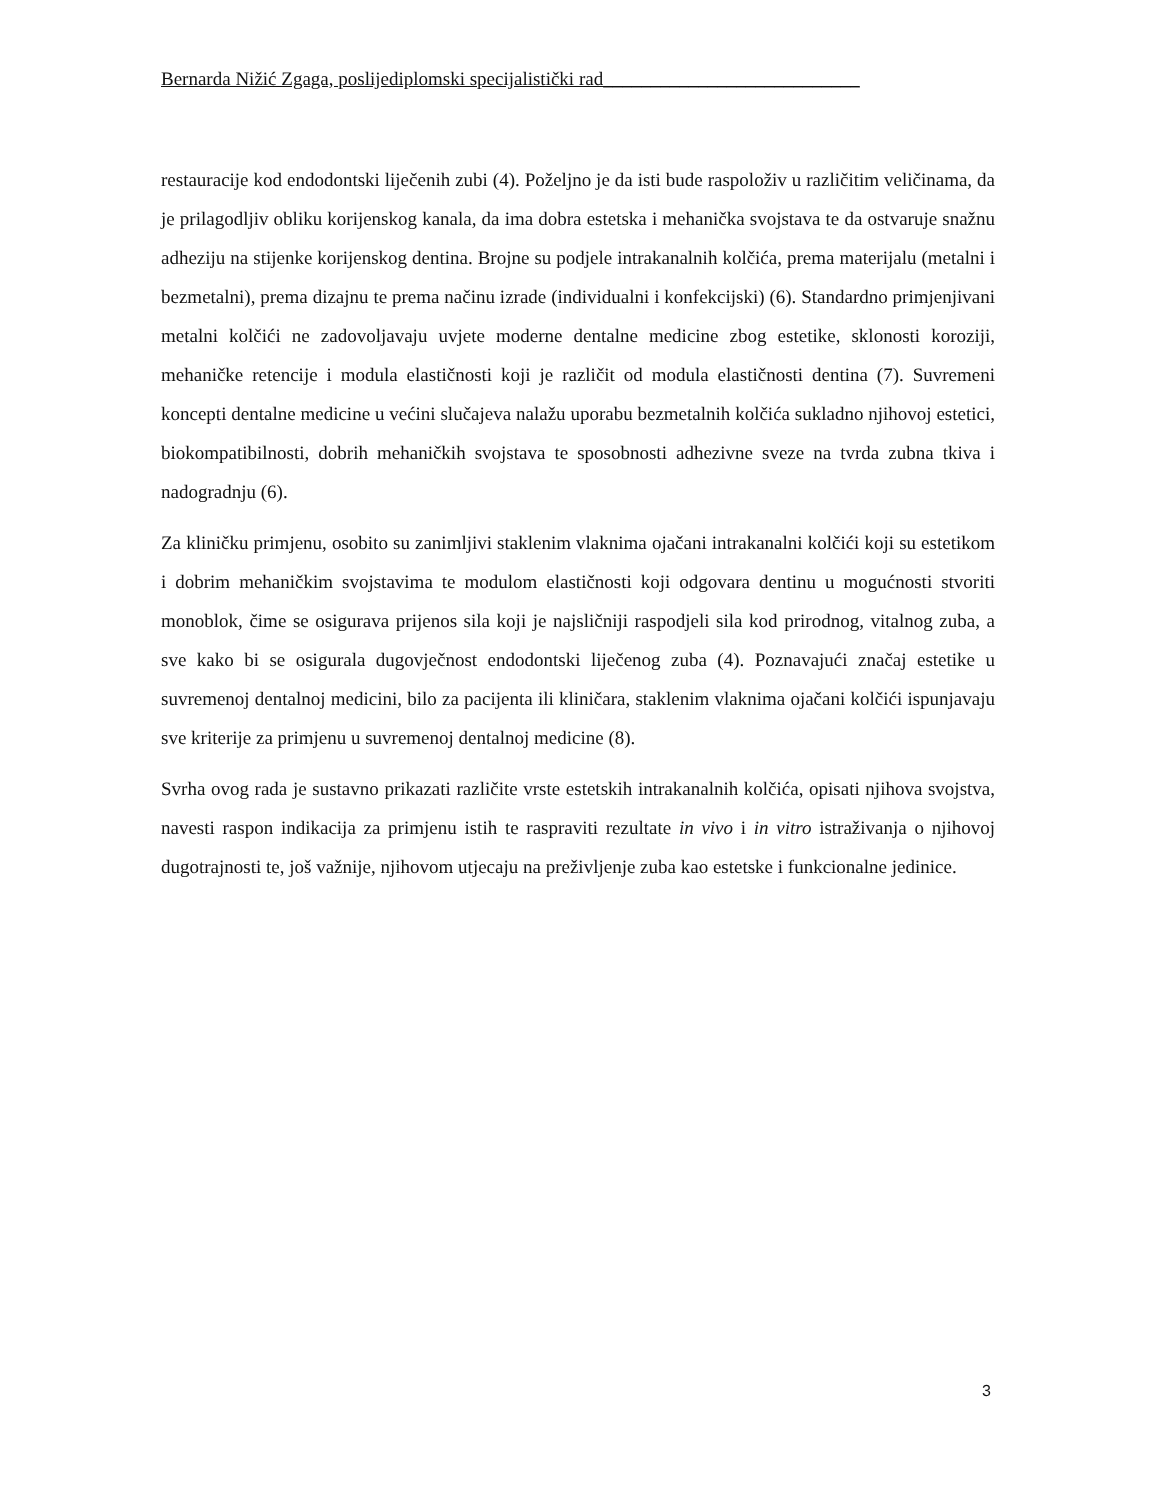Bernarda Nižić Zgaga, poslijediplomski specijalistički rad___________________________
restauracije kod endodontski liječenih zubi (4). Poželjno je da isti bude raspoloživ u različitim veličinama, da je prilagodljiv obliku korijenskog kanala, da ima dobra estetska i mehanička svojstava te da ostvaruje snažnu adheziju na stijenke korijenskog dentina. Brojne su podjele intrakanalnih kolčića, prema materijalu (metalni i bezmetalni), prema dizajnu te prema načinu izrade (individualni i konfekcijski) (6). Standardno primjenjivani metalni kolčići ne zadovoljavaju uvjete moderne dentalne medicine zbog estetike, sklonosti koroziji, mehaničke retencije i modula elastičnosti koji je različit od modula elastičnosti dentina (7). Suvremeni koncepti dentalne medicine u većini slučajeva nalažu uporabu bezmetalnih kolčića sukladno njihovoj estetici, biokompatibilnosti, dobrih mehaničkih svojstava te sposobnosti adhezivne sveze na tvrda zubna tkiva i nadogradnju (6).
Za kliničku primjenu, osobito su zanimljivi staklenim vlaknima ojačani intrakanalni kolčići koji su estetikom i dobrim mehaničkim svojstavima te modulom elastičnosti koji odgovara dentinu u mogućnosti stvoriti monoblok, čime se osigurava prijenos sila koji je najsličniji raspodjeli sila kod prirodnog, vitalnog zuba, a sve kako bi se osigurala dugovječnost endodontski liječenog zuba (4). Poznavajući značaj estetike u suvremenoj dentalnoj medicini, bilo za pacijenta ili kliničara, staklenim vlaknima ojačani kolčići ispunjavaju sve kriterije za primjenu u suvremenoj dentalnoj medicine (8).
Svrha ovog rada je sustavno prikazati različite vrste estetskih intrakanalnih kolčića, opisati njihova svojstva, navesti raspon indikacija za primjenu istih te raspraviti rezultate in vivo i in vitro istraživanja o njihovoj dugotrajnosti te, još važnije, njihovom utjecaju na preživljenje zuba kao estetske i funkcionalne jedinice.
3